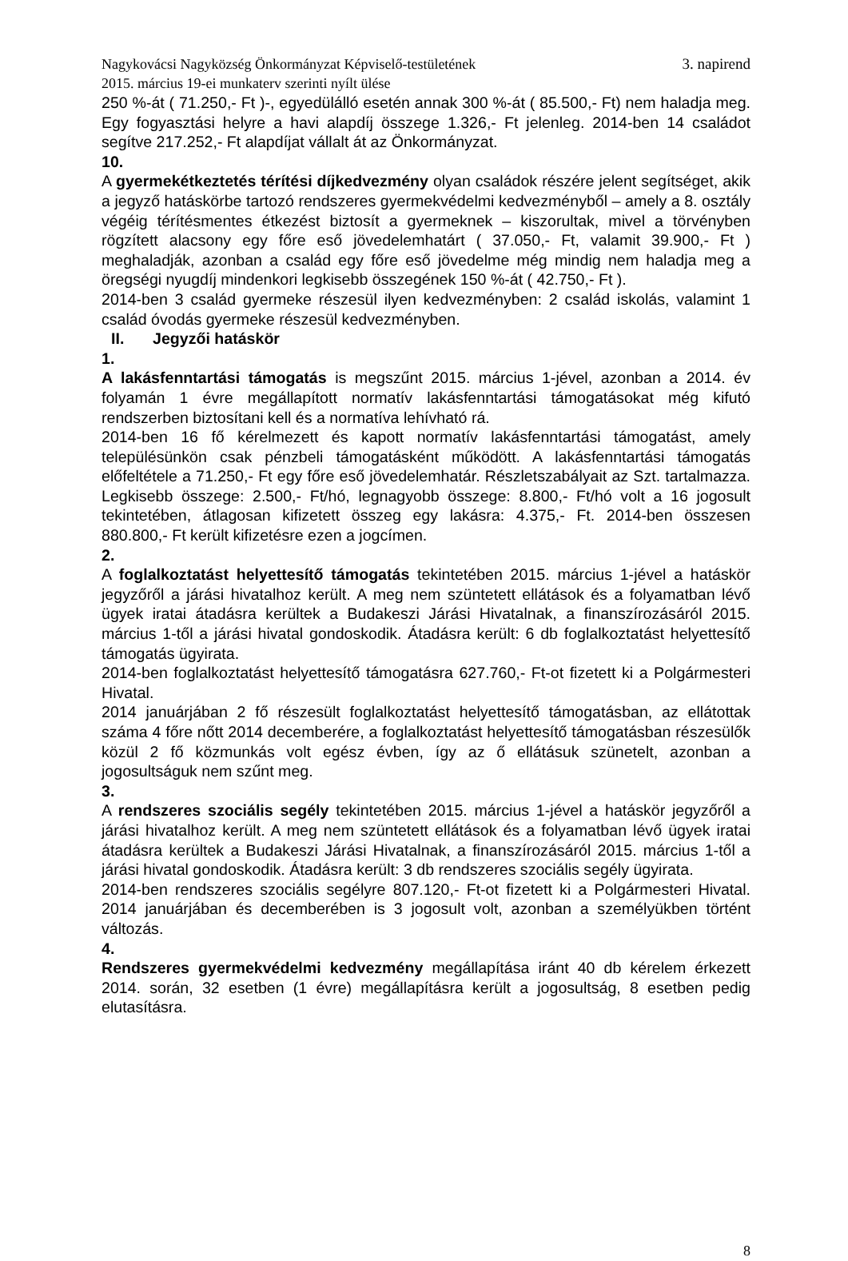Nagykovácsi Nagyközség Önkormányzat Képviselő-testületének
2015. március 19-ei munkaterv szerinti nyílt ülése
3. napirend
250 %-át ( 71.250,- Ft )-, egyedülálló esetén annak 300 %-át ( 85.500,- Ft) nem haladja meg. Egy fogyasztási helyre a havi alapdíj összege 1.326,- Ft jelenleg. 2014-ben 14 családot segítve 217.252,- Ft alapdíjat vállalt át az Önkormányzat.
10.
A gyermekétkeztetés térítési díjkedvezmény olyan családok részére jelent segítséget, akik a jegyző hatáskörbe tartozó rendszeres gyermekvédelmi kedvezményből – amely a 8. osztály végéig térítésmentes étkezést biztosít a gyermeknek – kiszorultak, mivel a törvényben rögzített alacsony egy főre eső jövedelemhatárt ( 37.050,- Ft, valamit 39.900,- Ft ) meghaladják, azonban a család egy főre eső jövedelme még mindig nem haladja meg a öregségi nyugdíj mindenkori legkisebb összegének 150 %-át ( 42.750,- Ft ).
2014-ben 3 család gyermeke részesül ilyen kedvezményben: 2 család iskolás, valamint 1 család óvodás gyermeke részesül kedvezményben.
II. Jegyzői hatáskör
1.
A lakásfenntartási támogatás is megszűnt 2015. március 1-jével, azonban a 2014. év folyamán 1 évre megállapított normatív lakásfenntartási támogatásokat még kifutó rendszerben biztosítani kell és a normatíva lehívható rá.
2014-ben 16 fő kérelmezett és kapott normatív lakásfenntartási támogatást, amely településünkön csak pénzbeli támogatásként működött. A lakásfenntartási támogatás előfeltétele a 71.250,- Ft egy főre eső jövedelemhatár. Részletszabályait az Szt. tartalmazza. Legkisebb összege: 2.500,- Ft/hó, legnagyobb összege: 8.800,- Ft/hó volt a 16 jogosult tekintetében, átlagosan kifizetett összeg egy lakásra: 4.375,- Ft. 2014-ben összesen 880.800,- Ft került kifizetésre ezen a jogcímen.
2.
A foglalkoztatást helyettesítő támogatás tekintetében 2015. március 1-jével a hatáskör jegyzőről a járási hivatalhoz került. A meg nem szüntetett ellátások és a folyamatban lévő ügyek iratai átadásra kerültek a Budakeszi Járási Hivatalnak, a finanszírozásáról 2015. március 1-től a járási hivatal gondoskodik. Átadásra került: 6 db foglalkoztatást helyettesítő támogatás ügyirata.
2014-ben foglalkoztatást helyettesítő támogatásra 627.760,- Ft-ot fizetett ki a Polgármesteri Hivatal.
2014 januárjában 2 fő részesült foglalkoztatást helyettesítő támogatásban, az ellátottak száma 4 főre nőtt 2014 decemberére, a foglalkoztatást helyettesítő támogatásban részesülők közül 2 fő közmunkás volt egész évben, így az ő ellátásuk szünetelt, azonban a jogosultságuk nem szűnt meg.
3.
A rendszeres szociális segély tekintetében 2015. március 1-jével a hatáskör jegyzőről a járási hivatalhoz került. A meg nem szüntetett ellátások és a folyamatban lévő ügyek iratai átadásra kerültek a Budakeszi Járási Hivatalnak, a finanszírozásáról 2015. március 1-től a járási hivatal gondoskodik. Átadásra került: 3 db rendszeres szociális segély ügyirata.
2014-ben rendszeres szociális segélyre 807.120,- Ft-ot fizetett ki a Polgármesteri Hivatal. 2014 januárjában és decemberében is 3 jogosult volt, azonban a személyükben történt változás.
4.
Rendszeres gyermekvédelmi kedvezmény megállapítása iránt 40 db kérelem érkezett 2014. során, 32 esetben (1 évre) megállapításra került a jogosultság, 8 esetben pedig elutasításra.
8